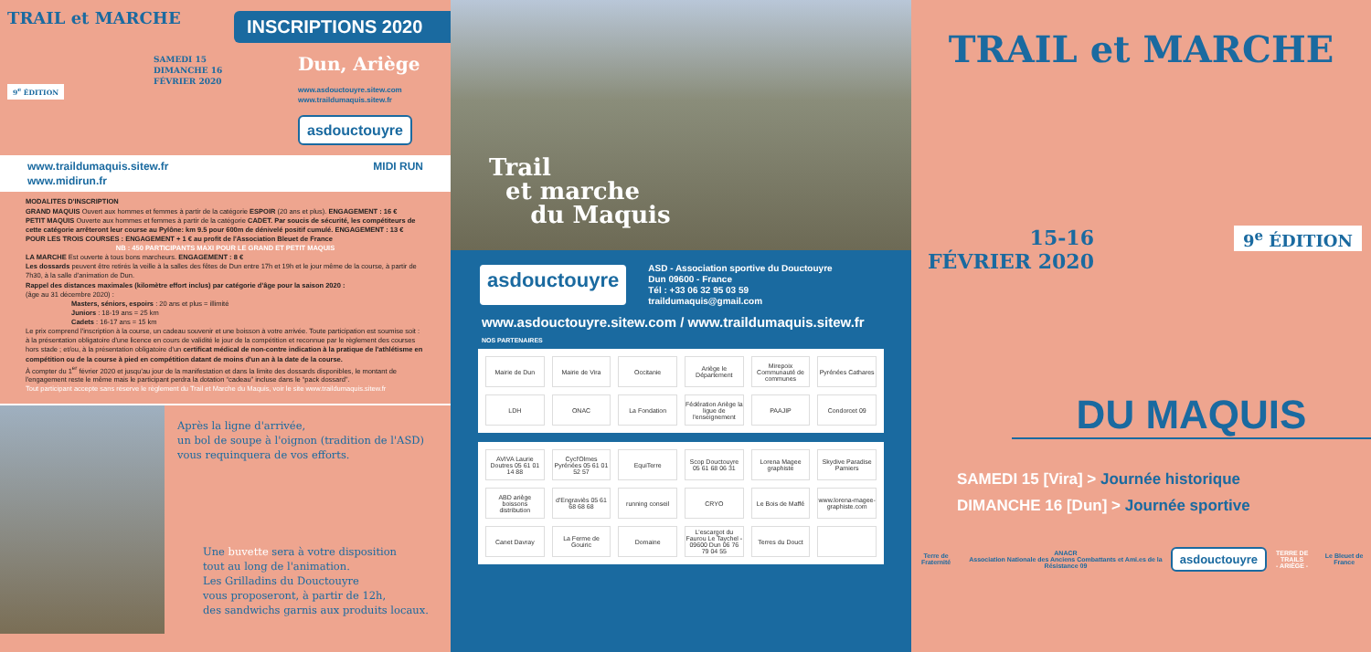TRAIL et MARCHE
9<sup>e</sup> ÉDITION
SAMEDI 15
DIMANCHE 16
FÉVRIER 2020
INSCRIPTIONS 2020
Dun, Ariège
www.asdouctouyre.sitew.com
www.traildumaquis.sitew.fr
asdouctouyre
www.traildumaquis.sitew.fr
www.midirun.fr MIDI RUN
MODALITES D'INSCRIPTION
GRAND MAQUIS Ouvert aux hommes et femmes à partir de la catégorie ESPOIR (20 ans et plus). ENGAGEMENT : 16 €
PETIT MAQUIS Ouverte aux hommes et femmes à partir de la catégorie CADET. Par soucis de sécurité, les compétiteurs de cette catégorie arrêteront leur course au Pylône: km 9.5 pour 600m de dénivelé positif cumulé. ENGAGEMENT : 13 €
POUR LES TROIS COURSES : ENGAGEMENT + 1 € au profit de l'Association Bleuet de France
NB : 450 PARTICIPANTS MAXI POUR LE GRAND ET PETIT MAQUIS
LA MARCHE Est ouverte à tous bons marcheurs. ENGAGEMENT : 8 €
Les dossards peuvent être retirés la veille à la salles des fêtes de Dun entre 17h et 19h et le jour même de la course, à partir de 7h30, à la salle d'animation de Dun.
Rappel des distances maximales (kilomètre effort inclus) par catégorie d'âge pour la saison 2020 :
(âge au 31 décembre 2020) :
Masters, séniors, espoirs : 20 ans et plus = illimité
Juniors : 18-19 ans = 25 km
Cadets : 16-17 ans = 15 km
Le prix comprend l'inscription à la course, un cadeau souvenir et une boisson à votre arrivée. Toute participation est soumise soit : à la présentation obligatoire d'une licence en cours de validité le jour de la compétition et reconnue par le règlement des courses hors stade ; et/ou, à la présentation obligatoire d'un certificat médical de non-contre indication à la pratique de l'athlétisme en compétition ou de la course à pied en compétition datant de moins d'un an à la date de la course.
À compter du 1<sup>er</sup> février 2020 et jusqu'au jour de la manifestation et dans la limite des dossards disponibles, le montant de l'engagement reste le même mais le participant perdra la dotation “cadeau” incluse dans le “pack dossard”.
Tout participant accepte sans réserve le règlement du Trail et Marche du Maquis, voir le site www.traildumaquis.sitew.fr
Après la ligne d'arrivée,
un bol de soupe à l'oignon (tradition de l'ASD)
vous requinquera de vos efforts.
Une buvette sera à votre disposition
tout au long de l'animation.
Les Grilladins du Douctouyre
vous proposeront, à partir de 12h,
des sandwichs garnis aux produits locaux.
Trail
et marche
du Maquis
asdouctouyre
ASD - Association sportive du Douctouyre
Dun 09600 - France
Tél : +33 06 32 95 03 59
traildumaquis@gmail.com
www.asdouctouyre.sitew.com / www.traildumaquis.sitew.fr
NOS PARTENAIRES
Mairie de Dun
Mairie de Vira
Occitanie
Ariège le Département
Mirepoix Communauté de communes
Pyrénées Cathares
LDH
ONAC
La Fondation
Fédération Ariège la ligue de l'enseignement
PAAJIP
Condorcet 09
AVIVA Laurie Doutres 05 61 01 14 88
Cycl'Olmes Pyrénées 05 61 01 52 57
EquiTerre
Scop Douctouyre 05 61 68 06 31
Lorena Magee graphiste
Skydive Paradise Pamiers
ABD ariège boissons distribution
d'Engraviès 05 61 68 68 68
running conseil
CRYO
Le Bois de Maffé
www.lorena-magee-graphiste.com
Canet Davray
La Ferme de Gouiric
Domaine
L'escargot du Faurou Le Taychel - 09600 Dun 06 76 79 04 55
Terres du Douct
TRAIL et MARCHE
15-16
FÉVRIER 2020
9<sup>e</sup> ÉDITION
DU MAQUIS
SAMEDI 15 [Vira] > Journée historique
DIMANCHE 16 [Dun] > Journée sportive
Terre de Fraternité ANACR
Association Nationale des Anciens Combattants et Ami.es de la Résistance 09 asdouctouyre TERRE DE TRAILS
- ARIÈGE - Le Bleuet de France